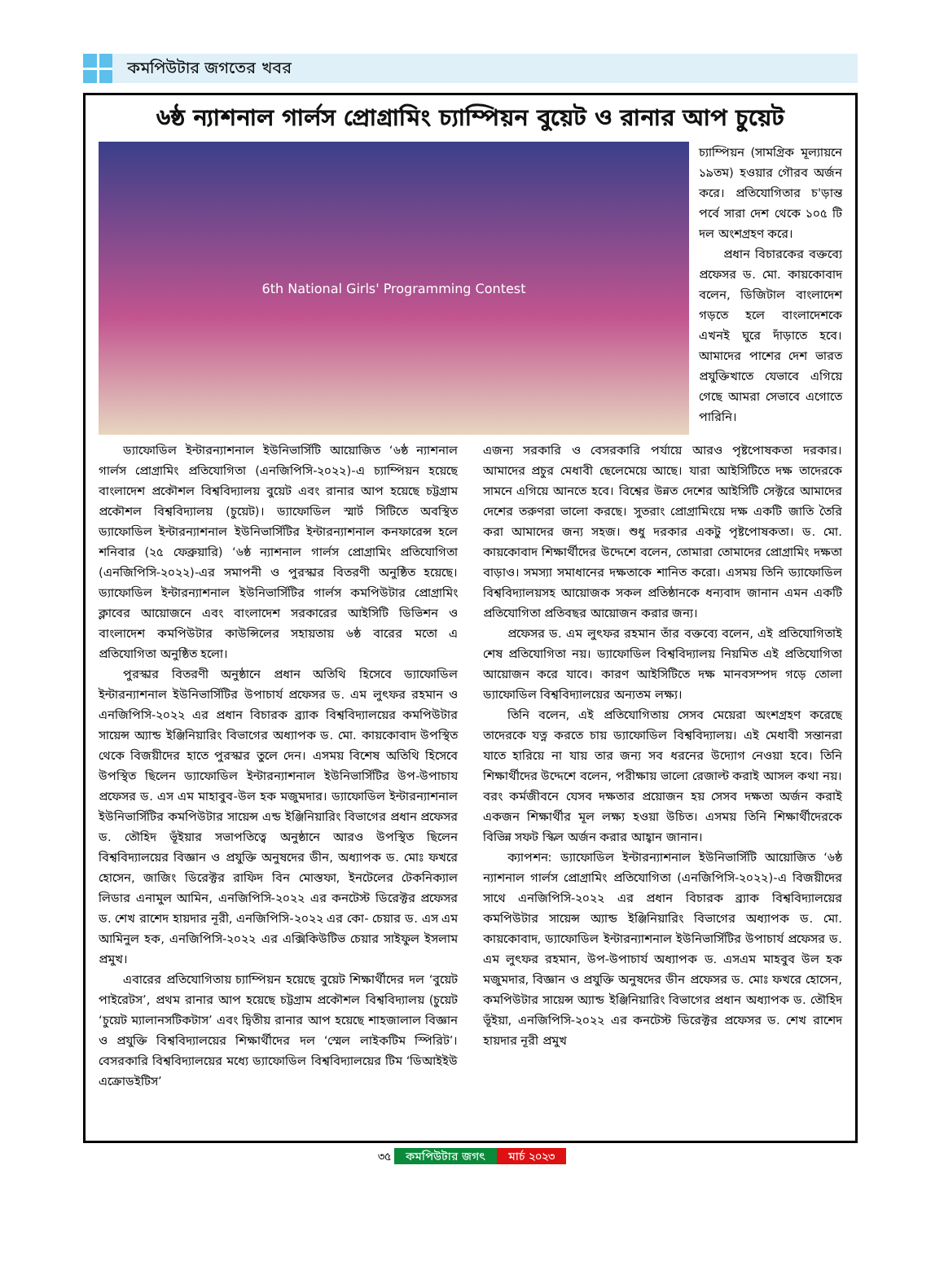কমপিউটার জগতের খবর
৬ষ্ঠ ন্যাশনাল গার্লস প্রোগ্রামিং চ্যাম্পিয়ন বুয়েট ও রানার আপ চুয়েট
6th National Girls' Programming Contest
চ্যাম্পিয়ন (সামগ্রিক মূল্যায়নে ১৯তম) হওয়ার গৌরব অর্জন করে। প্রতিযোগিতার চ'ড়ান্ত পর্বে সারা দেশ থেকে ১০৫ টি দল অংশগ্রহণ করে।
প্রধান বিচারকের বক্তব্যে প্রফেসর ড. মো. কায়কোবাদ বলেন, ডিজিটাল বাংলাদেশ গড়তে হলে বাংলাদেশকে এখনই ঘুরে দাঁড়াতে হবে। আমাদের পাশের দেশ ভারত প্রযুক্তিখাতে যেভাবে এগিয়ে গেছে আমরা সেভাবে এগোতে পারিনি।
ড্যাফোডিল ইন্টারন্যাশনাল ইউনিভার্সিটি আয়োজিত ‘৬ষ্ঠ ন্যাশনাল গার্লস প্রোগ্রামিং প্রতিযোগিতা (এনজিপিসি-২০২২)-এ চ্যাম্পিয়ন হয়েছে বাংলাদেশ প্রকৌশল বিশ্ববিদ্যালয় বুয়েট এবং রানার আপ হয়েছে চট্টগ্রাম প্রকৌশল বিশ্ববিদ্যালয় (চুয়েট)। ড্যাফোডিল স্মার্ট সিটিতে অবস্থিত ড্যাফোডিল ইন্টারন্যাশনাল ইউনিভার্সিটির ইন্টারন্যাশনাল কনফারেন্স হলে শনিবার (২৫ ফেব্রুয়ারি) ‘৬ষ্ঠ ন্যাশনাল গার্লস প্রোগ্রামিং প্রতিযোগিতা (এনজিপিসি-২০২২)-এর সমাপনী ও পুরস্কার বিতরণী অনুষ্ঠিত হয়েছে। ড্যাফোডিল ইন্টারন্যাশনাল ইউনিভার্সিটির গার্লস কমপিউটার প্রোগ্রামিং ক্লাবের আয়োজনে এবং বাংলাদেশ সরকারের আইসিটি ডিভিশন ও বাংলাদেশ কমপিউটার কাউন্সিলের সহায়তায় ৬ষ্ঠ বারের মতো এ প্রতিযোগিতা অনুষ্ঠিত হলো।
পুরস্কার বিতরণী অনুষ্ঠানে প্রধান অতিথি হিসেবে ড্যাফোডিল ইন্টারন্যাশনাল ইউনিভার্সিটির উপাচার্য প্রফেসর ড. এম লুৎফর রহমান ও এনজিপিসি-২০২২ এর প্রধান বিচারক ব্র্যাক বিশ্ববিদ্যালয়ের কমপিউটার সায়েন্স অ্যান্ড ইঞ্জিনিয়ারিং বিভাগের অধ্যাপক ড. মো. কায়কোবাদ উপস্থিত থেকে বিজয়ীদের হাতে পুরস্কার তুলে দেন। এসময় বিশেষ অতিথি হিসেবে উপস্থিত ছিলেন ড্যাফোডিল ইন্টারন্যাশনাল ইউনিভার্সিটির উপ-উপাচায প্রফেসর ড. এস এম মাহাবুব-উল হক মজুমদার। ড্যাফোডিল ইন্টারন্যাশনাল ইউনিভার্সিটির কমপিউটার সায়েন্স এন্ড ইঞ্জিনিয়ারিং বিভাগের প্রধান প্রফেসর ড. তৌহিদ ভূঁইয়ার সভাপতিত্বে অনুষ্ঠানে আরও উপস্থিত ছিলেন বিশ্ববিদ্যালয়ের বিজ্ঞান ও প্রযুক্তি অনুষদের ডীন, অধ্যাপক ড. মোঃ ফখরে হোসেন, জাজিং ডিরেক্টর রাফিদ বিন মোস্তফা, ইনটেলের টেকনিক্যাল লিডার এনামুল আমিন, এনজিপিসি-২০২২ এর কনটেস্ট ডিরেক্টর প্রফেসর ড. শেখ রাশেদ হায়দার নূরী, এনজিপিসি-২০২২ এর কো- চেয়ার ড. এস এম আমিনুল হক, এনজিপিসি-২০২২ এর এক্সিকিউটিভ চেয়ার সাইফুল ইসলাম প্রমুখ।
এবারের প্রতিযোগিতায় চ্যাম্পিয়ন হয়েছে বুয়েট শিক্ষার্থীদের দল ‘বুয়েট পাইরেটস’, প্রথম রানার আপ হয়েছে চট্টগ্রাম প্রকৌশল বিশ্ববিদ্যালয় (চুয়েট ‘চুয়েট ম্যালানসটিকটাস’ এবং দ্বিতীয় রানার আপ হয়েছে শাহজালাল বিজ্ঞান ও প্রযুক্তি বিশ্ববিদ্যালয়ের শিক্ষার্থীদের দল ‘স্মেল লাইকটিম স্পিরিট’। বেসরকারি বিশ্ববিদ্যালয়ের মধ্যে ড্যাফোডিল বিশ্ববিদ্যালয়ের টিম ‘ডিআইইউ এক্রোডইটিস’
এজন্য সরকারি ও বেসরকারি পর্যায়ে আরও পৃষ্টপোষকতা দরকার। আমাদের প্রচুর মেধাবী ছেলেমেয়ে আছে। যারা আইসিটিতে দক্ষ তাদেরকে সামনে এগিয়ে আনতে হবে। বিশ্বের উন্নত দেশের আইসিটি সেক্টরে আমাদের দেশের তরুণরা ভালো করছে। সুতরাং প্রোগ্রামিংয়ে দক্ষ একটি জাতি তৈরি করা আমাদের জন্য সহজ। শুধু দরকার একটু পৃষ্টপোষকতা। ড. মো. কায়কোবাদ শিক্ষার্থীদের উদ্দেশে বলেন, তোমারা তোমাদের প্রোগ্রামিং দক্ষতা বাড়াও। সমস্যা সমাধানের দক্ষতাকে শানিত করো। এসময় তিনি ড্যাফোডিল বিশ্ববিদ্যালয়সহ আয়োজক সকল প্রতিষ্ঠানকে ধন্যবাদ জানান এমন একটি প্রতিযোগিতা প্রতিবছর আয়োজন করার জন্য।
প্রফেসর ড. এম লুৎফর রহমান তাঁর বক্তব্যে বলেন, এই প্রতিযোগিতাই শেষ প্রতিযোগিতা নয়। ড্যাফোডিল বিশ্ববিদ্যালয় নিয়মিত এই প্রতিযোগিতা আয়োজন করে যাবে। কারণ আইসিটিতে দক্ষ মানবসম্পদ গড়ে তোলা ড্যাফোডিল বিশ্ববিদ্যালয়ের অন্যতম লক্ষ্য।
তিনি বলেন, এই প্রতিযোগিতায় সেসব মেয়েরা অংশগ্রহণ করেছে তাদেরকে যত্ন করতে চায় ড্যাফোডিল বিশ্ববিদ্যালয়। এই মেধাবী সন্তানরা যাতে হারিয়ে না যায় তার জন্য সব ধরনের উদ্যোগ নেওয়া হবে। তিনি শিক্ষার্থীদের উদ্দেশে বলেন, পরীক্ষায় ভালো রেজাল্ট করাই আসল কথা নয়। বরং কর্মজীবনে যেসব দক্ষতার প্রয়োজন হয় সেসব দক্ষতা অর্জন করাই একজন শিক্ষার্থীর মূল লক্ষ্য হওয়া উচিত। এসময় তিনি শিক্ষার্থীদেরকে বিভিন্ন সফট স্কিল অর্জন করার আহ্বান জানান।
ক্যাপশন: ড্যাফোডিল ইন্টারন্যাশনাল ইউনিভার্সিটি আয়োজিত ‘৬ষ্ঠ ন্যাশনাল গার্লস প্রোগ্রামিং প্রতিযোগিতা (এনজিপিসি-২০২২)-এ বিজয়ীদের সাথে এনজিপিসি-২০২২ এর প্রধান বিচারক ব্র্যাক বিশ্ববিদ্যালয়ের কমপিউটার সায়েন্স অ্যান্ড ইঞ্জিনিয়ারিং বিভাগের অধ্যাপক ড. মো. কায়কোবাদ, ড্যাফোডিল ইন্টারন্যাশনাল ইউনিভার্সিটির উপাচার্য প্রফেসর ড. এম লুৎফর রহমান, উপ-উপাচার্য অধ্যাপক ড. এসএম মাহবুব উল হক মজুমদার, বিজ্ঞান ও প্রযুক্তি অনুষদের ডীন প্রফেসর ড. মোঃ ফখরে হোসেন, কমপিউটার সায়েন্স অ্যান্ড ইঞ্জিনিয়ারিং বিভাগের প্রধান অধ্যাপক ড. তৌহিদ ভূঁইয়া, এনজিপিসি-২০২২ এর কনটেস্ট ডিরেক্টর প্রফেসর ড. শেখ রাশেদ হায়দার নূরী প্রমুখ
৩৫ কমপিউটার জগৎ মার্চ ২০২৩